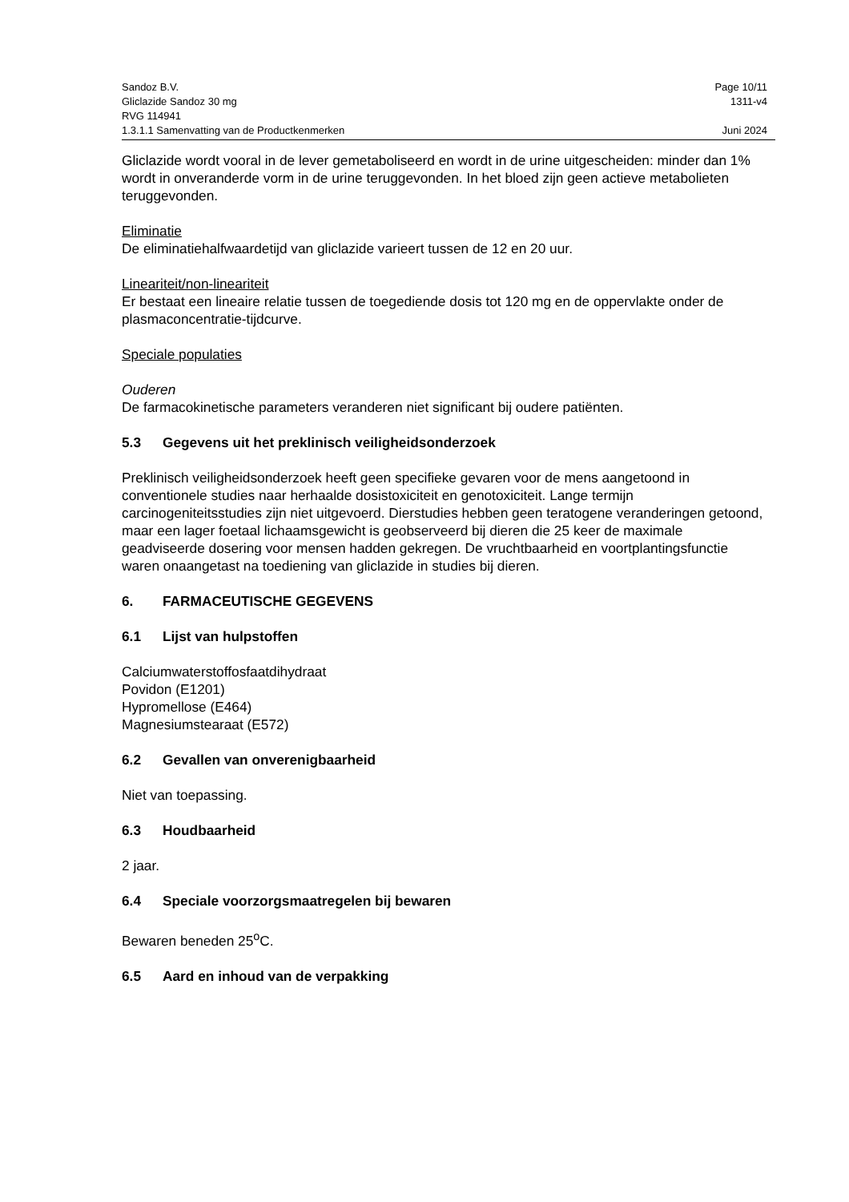Sandoz B.V. Page 10/11
Gliclazide Sandoz 30 mg 1311-v4
RVG 114941
1.3.1.1 Samenvatting van de Productkenmerken Juni 2024
Gliclazide wordt vooral in de lever gemetaboliseerd en wordt in de urine uitgescheiden: minder dan 1% wordt in onveranderde vorm in de urine teruggevonden. In het bloed zijn geen actieve metabolieten teruggevonden.
Eliminatie
De eliminatiehalfwaardetijd van gliclazide varieert tussen de 12 en 20 uur.
Lineariteit/non-lineariteit
Er bestaat een lineaire relatie tussen de toegediende dosis tot 120 mg en de oppervlakte onder de plasmaconcentratie-tijdcurve.
Speciale populaties
Ouderen
De farmacokinetische parameters veranderen niet significant bij oudere patiënten.
5.3 Gegevens uit het preklinisch veiligheidsonderzoek
Preklinisch veiligheidsonderzoek heeft geen specifieke gevaren voor de mens aangetoond in conventionele studies naar herhaalde dosistoxiciteit en genotoxiciteit. Lange termijn carcinogeniteitsstudies zijn niet uitgevoerd. Dierstudies hebben geen teratogene veranderingen getoond, maar een lager foetaal lichaamsgewicht is geobserveerd bij dieren die 25 keer de maximale geadviseerde dosering voor mensen hadden gekregen. De vruchtbaarheid en voortplantingsfunctie waren onaangetast na toediening van gliclazide in studies bij dieren.
6. FARMACEUTISCHE GEGEVENS
6.1 Lijst van hulpstoffen
Calciumwaterstoffosfaatdihydraat
Povidon (E1201)
Hypromellose (E464)
Magnesiumstearaat (E572)
6.2 Gevallen van onverenigbaarheid
Niet van toepassing.
6.3 Houdbaarheid
2 jaar.
6.4 Speciale voorzorgsmaatregelen bij bewaren
Bewaren beneden 25<sup>o</sup>C.
6.5 Aard en inhoud van de verpakking